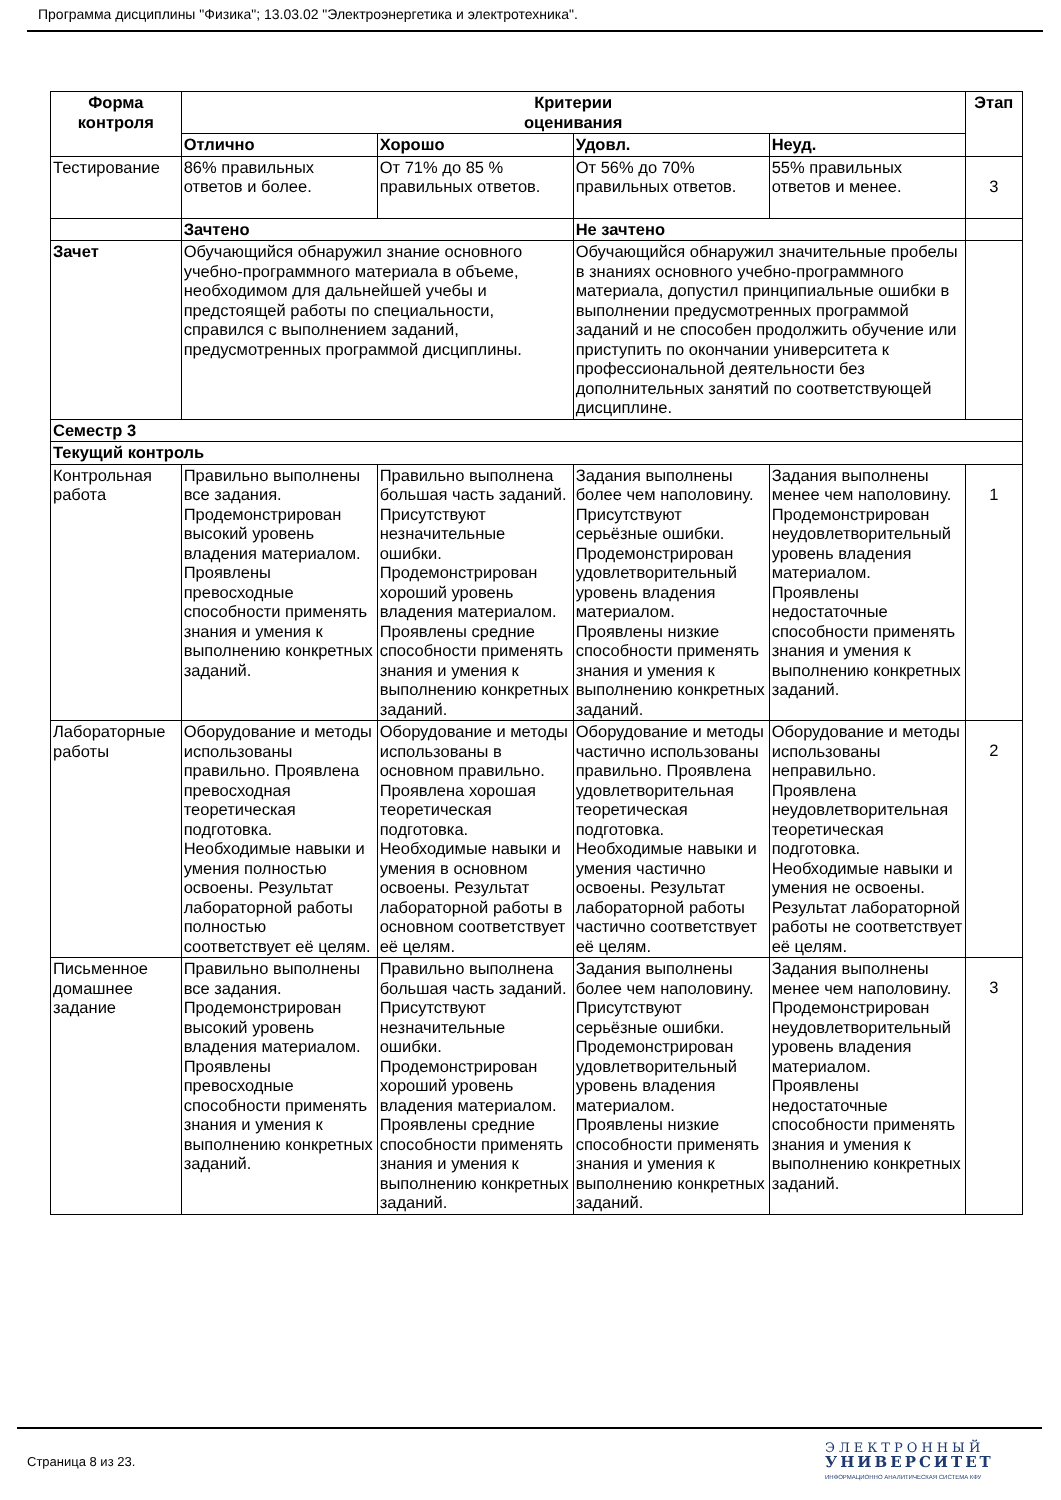Программа дисциплины "Физика"; 13.03.02 "Электроэнергетика и электротехника".
| Форма контроля | Критерии оценивания | | | | Этап |
| --- | --- | --- | --- | --- | --- |
| | Отлично | Хорошо | Удовл. | Неуд. | |
| Тестирование | 86% правильных ответов и более. | От 71% до 85 % правильных ответов. | От 56% до 70% правильных ответов. | 55% правильных ответов и менее. | 3 |
| | Зачтено | | Не зачтено | | |
| Зачет | Обучающийся обнаружил знание основного учебно-программного материала в объеме, необходимом для дальнейшей учебы и предстоящей работы по специальности, справился с выполнением заданий, предусмотренных программой дисциплины. | | Обучающийся обнаружил значительные пробелы в знаниях основного учебно-программного материала, допустил принципиальные ошибки в выполнении предусмотренных программой заданий и не способен продолжить обучение или приступить по окончании университета к профессиональной деятельности без дополнительных занятий по соответствующей дисциплине. | | |
| Семестр 3 | | | | | |
| Текущий контроль | | | | | |
| Контрольная работа | Правильно выполнены все задания. Продемонстрирован высокий уровень владения материалом. Проявлены превосходные способности применять знания и умения к выполнению конкретных заданий. | Правильно выполнена большая часть заданий. Присутствуют незначительные ошибки. Продемонстрирован хороший уровень владения материалом. Проявлены средние способности применять знания и умения к выполнению конкретных заданий. | Задания выполнены более чем наполовину. Присутствуют серьёзные ошибки. Продемонстрирован удовлетворительный уровень владения материалом. Проявлены низкие способности применять знания и умения к выполнению конкретных заданий. | Задания выполнены менее чем наполовину. Продемонстрирован неудовлетворительный уровень владения материалом. Проявлены недостаточные способности применять знания и умения к выполнению конкретных заданий. | 1 |
| Лабораторные работы | Оборудование и методы использованы правильно. Проявлена превосходная теоретическая подготовка. Необходимые навыки и умения полностью освоены. Результат лабораторной работы полностью соответствует её целям. | Оборудование и методы использованы в основном правильно. Проявлена хорошая теоретическая подготовка. Необходимые навыки и умения в основном освоены. Результат лабораторной работы в основном соответствует её целям. | Оборудование и методы частично использованы правильно. Проявлена удовлетворительная теоретическая подготовка. Необходимые навыки и умения частично освоены. Результат лабораторной работы частично соответствует её целям. | Оборудование и методы использованы неправильно. Проявлена неудовлетворительная теоретическая подготовка. Необходимые навыки и умения не освоены. Результат лабораторной работы не соответствует её целям. | 2 |
| Письменное домашнее задание | Правильно выполнены все задания. Продемонстрирован высокий уровень владения материалом. Проявлены превосходные способности применять знания и умения к выполнению конкретных заданий. | Правильно выполнена большая часть заданий. Присутствуют незначительные ошибки. Продемонстрирован хороший уровень владения материалом. Проявлены средние способности применять знания и умения к выполнению конкретных заданий. | Задания выполнены более чем наполовину. Присутствуют серьёзные ошибки. Продемонстрирован удовлетворительный уровень владения материалом. Проявлены низкие способности применять знания и умения к выполнению конкретных заданий. | Задания выполнены менее чем наполовину. Продемонстрирован неудовлетворительный уровень владения материалом. Проявлены недостаточные способности применять знания и умения к выполнению конкретных заданий. | 3 |
Страница 8 из 23.
ЭЛЕКТРОННЫЙ
УНИВЕРСИТЕТ
ИНФОРМАЦИОННО АНАЛИТИЧЕСКАЯ СИСТЕМА КФУ